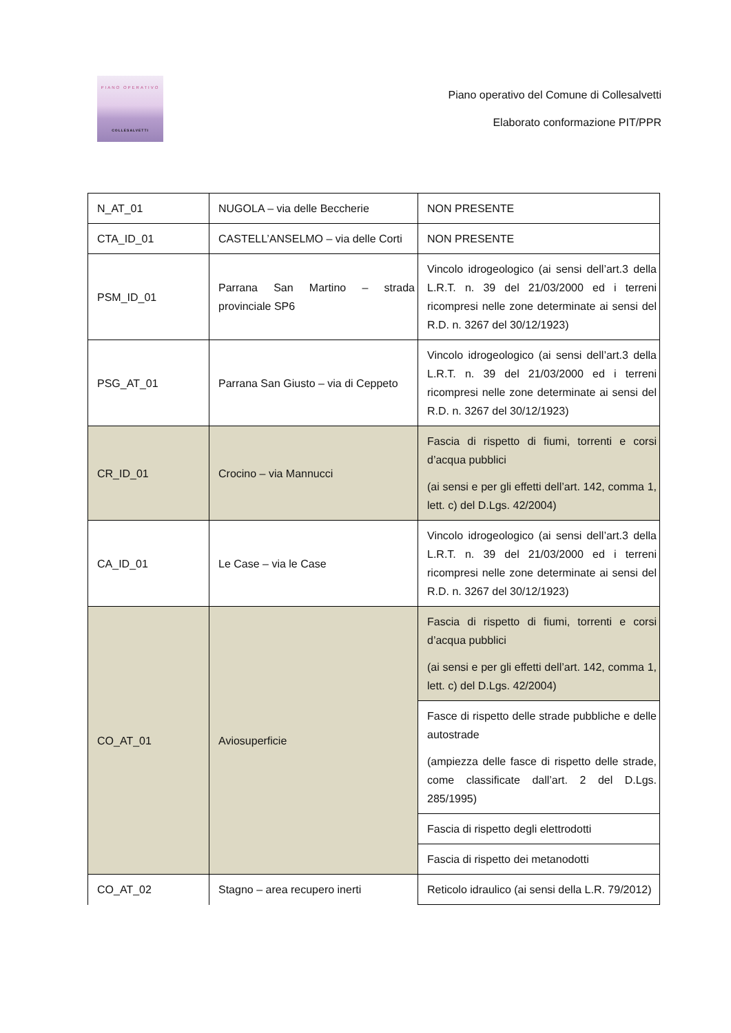PIANO OPERATIVO
COLLESALVETTI
Piano operativo del Comune di Collesalvetti
Elaborato conformazione PIT/PPR
| N_AT_01 | NUGOLA – via delle Beccherie | NON PRESENTE |
| CTA_ID_01 | CASTELL’ANSELMO – via delle Corti | NON PRESENTE |
| PSM_ID_01 | Parrana San Martino – strada provinciale SP6 | Vincolo idrogeologico (ai sensi dell’art.3 della L.R.T. n. 39 del 21/03/2000 ed i terreni ricompresi nelle zone determinate ai sensi del R.D. n. 3267 del 30/12/1923) |
| PSG_AT_01 | Parrana San Giusto – via di Ceppeto | Vincolo idrogeologico (ai sensi dell’art.3 della L.R.T. n. 39 del 21/03/2000 ed i terreni ricompresi nelle zone determinate ai sensi del R.D. n. 3267 del 30/12/1923) |
| CR_ID_01 | Crocino – via Mannucci | Fascia di rispetto di fiumi, torrenti e corsi d’acqua pubblici (ai sensi e per gli effetti dell’art. 142, comma 1, lett. c) del D.Lgs. 42/2004) |
| CA_ID_01 | Le Case – via le Case | Vincolo idrogeologico (ai sensi dell’art.3 della L.R.T. n. 39 del 21/03/2000 ed i terreni ricompresi nelle zone determinate ai sensi del R.D. n. 3267 del 30/12/1923) |
| CO_AT_01 | Aviosuperficie | Fascia di rispetto di fiumi, torrenti e corsi d’acqua pubblici (ai sensi e per gli effetti dell’art. 142, comma 1, lett. c) del D.Lgs. 42/2004) |
| | | Fasce di rispetto delle strade pubbliche e delle autostrade (ampiezza delle fasce di rispetto delle strade, come classificate dall’art. 2 del D.Lgs. 285/1995) |
| | | Fascia di rispetto degli elettrodotti |
| | | Fascia di rispetto dei metanodotti |
| CO_AT_02 | Stagno – area recupero inerti | Reticolo idraulico (ai sensi della L.R. 79/2012) |